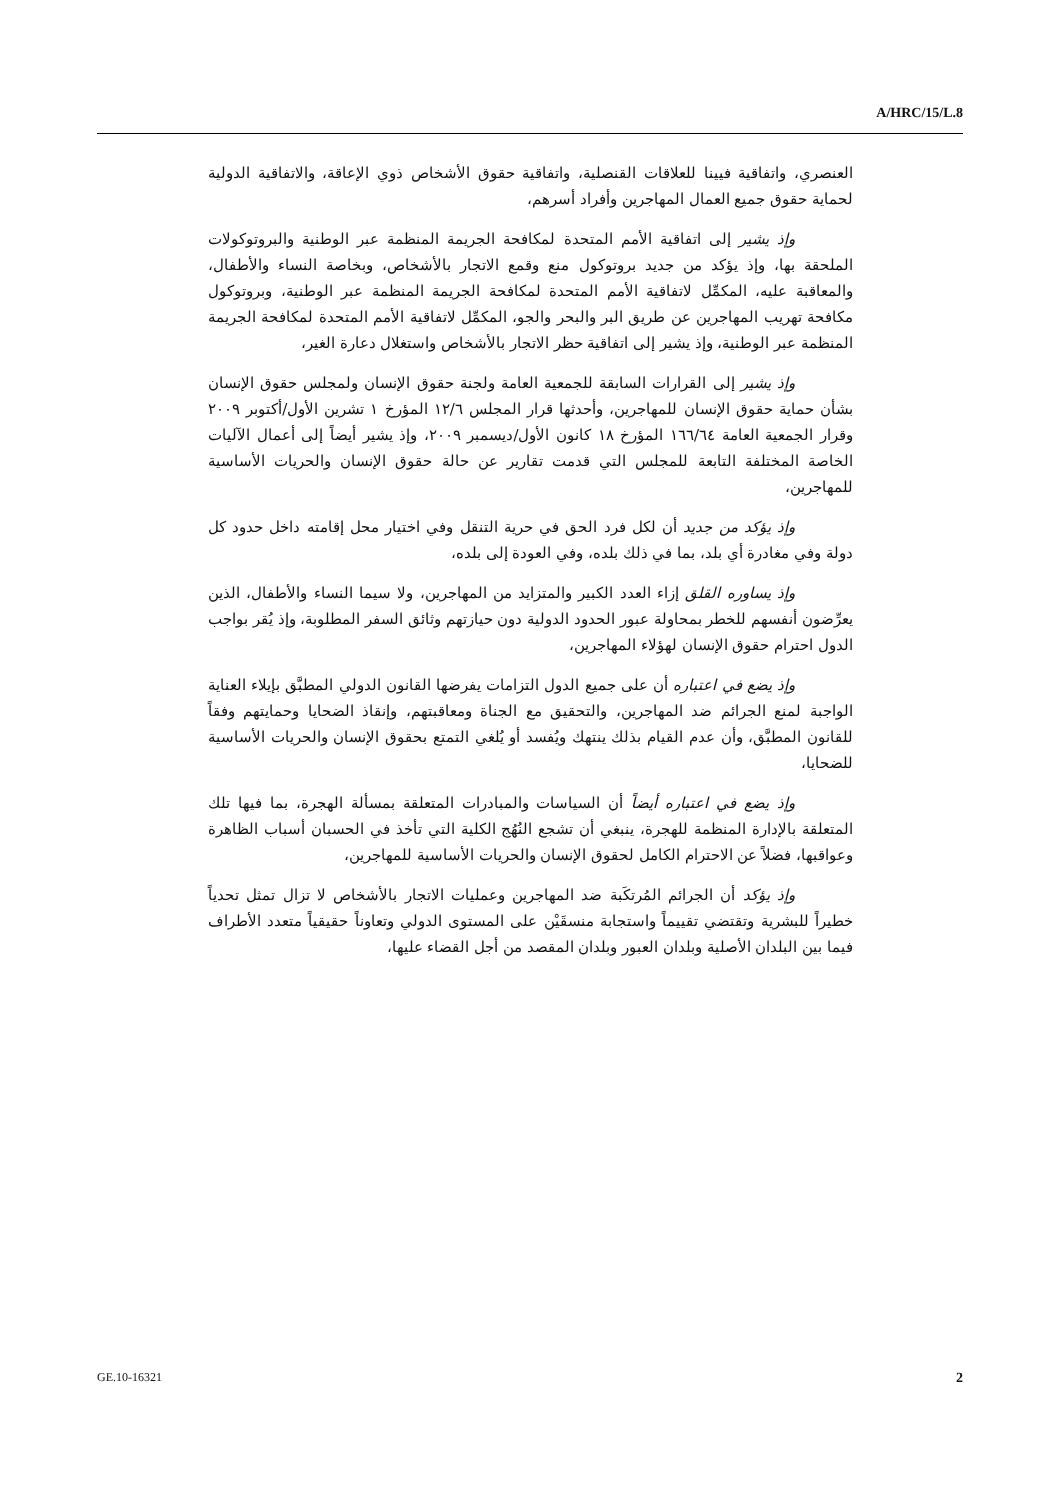A/HRC/15/L.8
العنصري، واتفاقية فيينا للعلاقات القنصلية، واتفاقية حقوق الأشخاص ذوي الإعاقة، والاتفاقية الدولية لحماية حقوق جميع العمال المهاجرين وأفراد أسرهم،
وإذ يشير إلى اتفاقية الأمم المتحدة لمكافحة الجريمة المنظمة عبر الوطنية والبروتوكولات الملحقة بها، وإذ يؤكد من جديد بروتوكول منع وقمع الاتجار بالأشخاص، وبخاصة النساء والأطفال، والمعاقبة عليه، المكمِّل لاتفاقية الأمم المتحدة لمكافحة الجريمة المنظمة عبر الوطنية، وبروتوكول مكافحة تهريب المهاجرين عن طريق البر والبحر والجو، المكمِّل لاتفاقية الأمم المتحدة لمكافحة الجريمة المنظمة عبر الوطنية، وإذ يشير إلى اتفاقية حظر الاتجار بالأشخاص واستغلال دعارة الغير،
وإذ يشير إلى القرارات السابقة للجمعية العامة ولجنة حقوق الإنسان ولمجلس حقوق الإنسان بشأن حماية حقوق الإنسان للمهاجرين، وأحدثها قرار المجلس ١٢/٦ المؤرخ ١ تشرين الأول/أكتوبر ٢٠٠٩ وقرار الجمعية العامة ١٦٦/٦٤ المؤرخ ١٨ كانون الأول/ديسمبر ٢٠٠٩، وإذ يشير أيضاً إلى أعمال الآليات الخاصة المختلفة التابعة للمجلس التي قدمت تقارير عن حالة حقوق الإنسان والحريات الأساسية للمهاجرين،
وإذ يؤكد من جديد أن لكل فرد الحق في حرية التنقل وفي اختيار محل إقامته داخل حدود كل دولة وفي مغادرة أي بلد، بما في ذلك بلده، وفي العودة إلى بلده،
وإذ يساوره القلق إزاء العدد الكبير والمتزايد من المهاجرين، ولا سيما النساء والأطفال، الذين يعرِّضون أنفسهم للخطر بمحاولة عبور الحدود الدولية دون حيازتهم وثائق السفر المطلوبة، وإذ يُقر بواجب الدول احترام حقوق الإنسان لهؤلاء المهاجرين،
وإذ يضع في اعتباره أن على جميع الدول التزامات يفرضها القانون الدولي المطبَّق بإيلاء العناية الواجبة لمنع الجرائم ضد المهاجرين، والتحقيق مع الجناة ومعاقبتهم، وإنقاذ الضحايا وحمايتهم وفقاً للقانون المطبَّق، وأن عدم القيام بذلك ينتهك ويُفسد أو يُلغي التمتع بحقوق الإنسان والحريات الأساسية للضحايا،
وإذ يضع في اعتباره أيضاً أن السياسات والمبادرات المتعلقة بمسألة الهجرة، بما فيها تلك المتعلقة بالإدارة المنظمة للهجرة، ينبغي أن تشجع النُهُج الكلية التي تأخذ في الحسبان أسباب الظاهرة وعواقبها، فضلاً عن الاحترام الكامل لحقوق الإنسان والحريات الأساسية للمهاجرين،
وإذ يؤكد أن الجرائم المُرتكَبة ضد المهاجرين وعمليات الاتجار بالأشخاص لا تزال تمثل تحدياً خطيراً للبشرية وتقتضي تقييماً واستجابة منسقَيْن على المستوى الدولي وتعاوناً حقيقياً متعدد الأطراف فيما بين البلدان الأصلية وبلدان العبور وبلدان المقصد من أجل القضاء عليها،
GE.10-16321 2